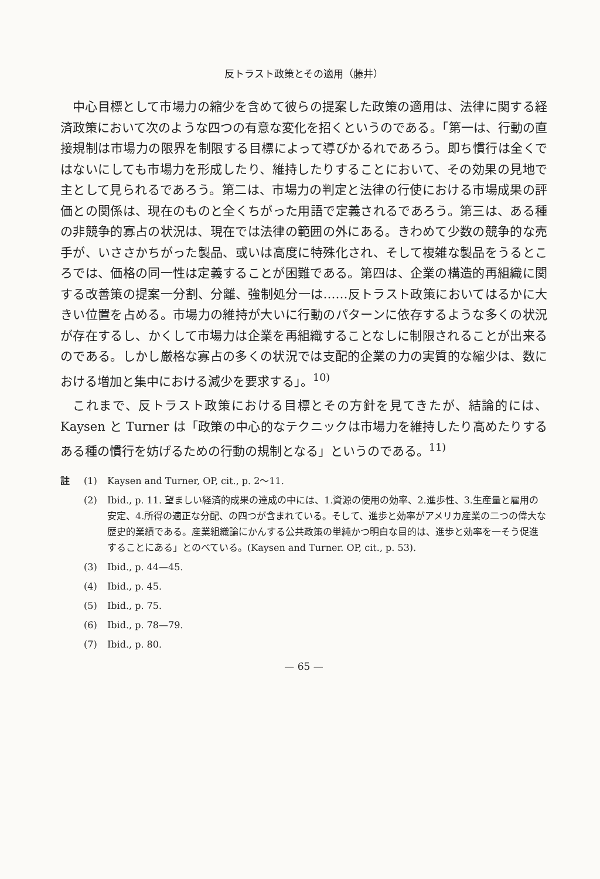反トラスト政策とその適用（藤井）
中心目標として市場力の縮少を含めて彼らの提案した政策の適用は、法律に関する経済政策において次のような四つの有意な変化を招くというのである。「第一は、行動の直接規制は市場力の限界を制限する目標によって導びかるれであろう。即ち慣行は全くではないにしても市場力を形成したり、維持したりすることにおいて、その効果の見地で主として見られるであろう。第二は、市場力の判定と法律の行使における市場成果の評価との関係は、現在のものと全くちがった用語で定義されるであろう。第三は、ある種の非競争的寡占の状況は、現在では法律の範囲の外にある。きわめて少数の競争的な売手が、いささかちがった製品、或いは高度に特殊化され、そして複雑な製品をうるところでは、価格の同一性は定義することが困難である。第四は、企業の構造的再組織に関する改善策の提案一分割、分離、強制処分一は……反トラスト政策においてはるかに大きい位置を占める。市場力の維持が大いに行動のパターンに依存するような多くの状況が存在するし、かくして市場力は企業を再組織することなしに制限されることが出来るのである。しかし厳格な寡占の多くの状況では支配的企業の力の実質的な縮少は、数における増加と集中における減少を要求する」。<sup>10)</sup>
これまで、反トラスト政策における目標とその方針を見てきたが、結論的には、Kaysen と Turner は「政策の中心的なテクニックは市場力を維持したり高めたりするある種の慣行を妨げるための行動の規制となる」というのである。<sup>11)</sup>
註 (1) Kaysen and Turner, OP, cit., p. 2～11.
(2) Ibid., p. 11. 望ましい経済的成果の達成の中には、1.資源の使用の効率、2.進歩性、3.生産量と雇用の安定、4.所得の適正な分配、の四つが含まれている。そして、進歩と効率がアメリカ産業の二つの偉大な歴史的業績である。産業組織論にかんする公共政策の単純かつ明白な目的は、進歩と効率を一そう促進することにある」とのべている。(Kaysen and Turner. OP, cit., p. 53).
(3) Ibid., p. 44—45.
(4) Ibid., p. 45.
(5) Ibid., p. 75.
(6) Ibid., p. 78—79.
(7) Ibid., p. 80.
— 65 —